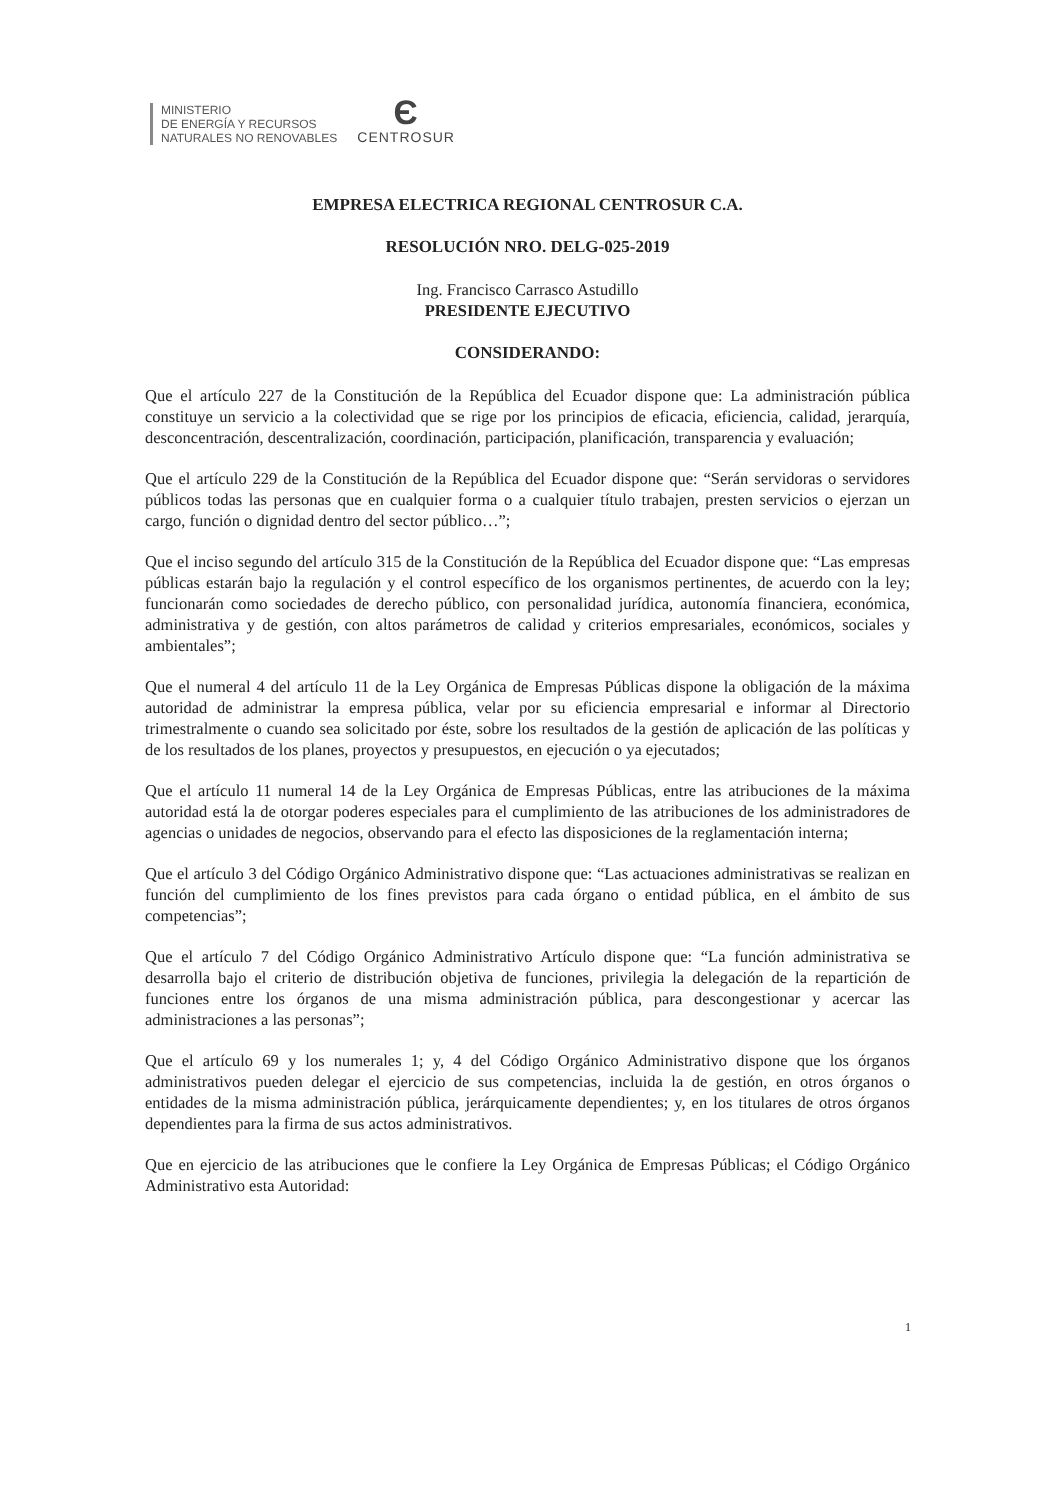MINISTERIO
DE ENERGÍA Y RECURSOS
NATURALES NO RENOVABLES
Є
CENTROSUR
EMPRESA ELECTRICA REGIONAL CENTROSUR C.A.
RESOLUCIÓN NRO. DELG-025-2019
Ing. Francisco Carrasco Astudillo
PRESIDENTE EJECUTIVO
CONSIDERANDO:
Que el artículo 227 de la Constitución de la República del Ecuador dispone que: La administración pública constituye un servicio a la colectividad que se rige por los principios de eficacia, eficiencia, calidad, jerarquía, desconcentración, descentralización, coordinación, participación, planificación, transparencia y evaluación;
Que el artículo 229 de la Constitución de la República del Ecuador dispone que: “Serán servidoras o servidores públicos todas las personas que en cualquier forma o a cualquier título trabajen, presten servicios o ejerzan un cargo, función o dignidad dentro del sector público…”;
Que el inciso segundo del artículo 315 de la Constitución de la República del Ecuador dispone que: “Las empresas públicas estarán bajo la regulación y el control específico de los organismos pertinentes, de acuerdo con la ley; funcionarán como sociedades de derecho público, con personalidad jurídica, autonomía financiera, económica, administrativa y de gestión, con altos parámetros de calidad y criterios empresariales, económicos, sociales y ambientales”;
Que el numeral 4 del artículo 11 de la Ley Orgánica de Empresas Públicas dispone la obligación de la máxima autoridad de administrar la empresa pública, velar por su eficiencia empresarial e informar al Directorio trimestralmente o cuando sea solicitado por éste, sobre los resultados de la gestión de aplicación de las políticas y de los resultados de los planes, proyectos y presupuestos, en ejecución o ya ejecutados;
Que el artículo 11 numeral 14 de la Ley Orgánica de Empresas Públicas, entre las atribuciones de la máxima autoridad está la de otorgar poderes especiales para el cumplimiento de las atribuciones de los administradores de agencias o unidades de negocios, observando para el efecto las disposiciones de la reglamentación interna;
Que el artículo 3 del Código Orgánico Administrativo dispone que: “Las actuaciones administrativas se realizan en función del cumplimiento de los fines previstos para cada órgano o entidad pública, en el ámbito de sus competencias”;
Que el artículo 7 del Código Orgánico Administrativo Artículo dispone que: “La función administrativa se desarrolla bajo el criterio de distribución objetiva de funciones, privilegia la delegación de la repartición de funciones entre los órganos de una misma administración pública, para descongestionar y acercar las administraciones a las personas”;
Que el artículo 69 y los numerales 1; y, 4 del Código Orgánico Administrativo dispone que los órganos administrativos pueden delegar el ejercicio de sus competencias, incluida la de gestión, en otros órganos o entidades de la misma administración pública, jerárquicamente dependientes; y, en los titulares de otros órganos dependientes para la firma de sus actos administrativos.
Que en ejercicio de las atribuciones que le confiere la Ley Orgánica de Empresas Públicas; el Código Orgánico Administrativo esta Autoridad:
1